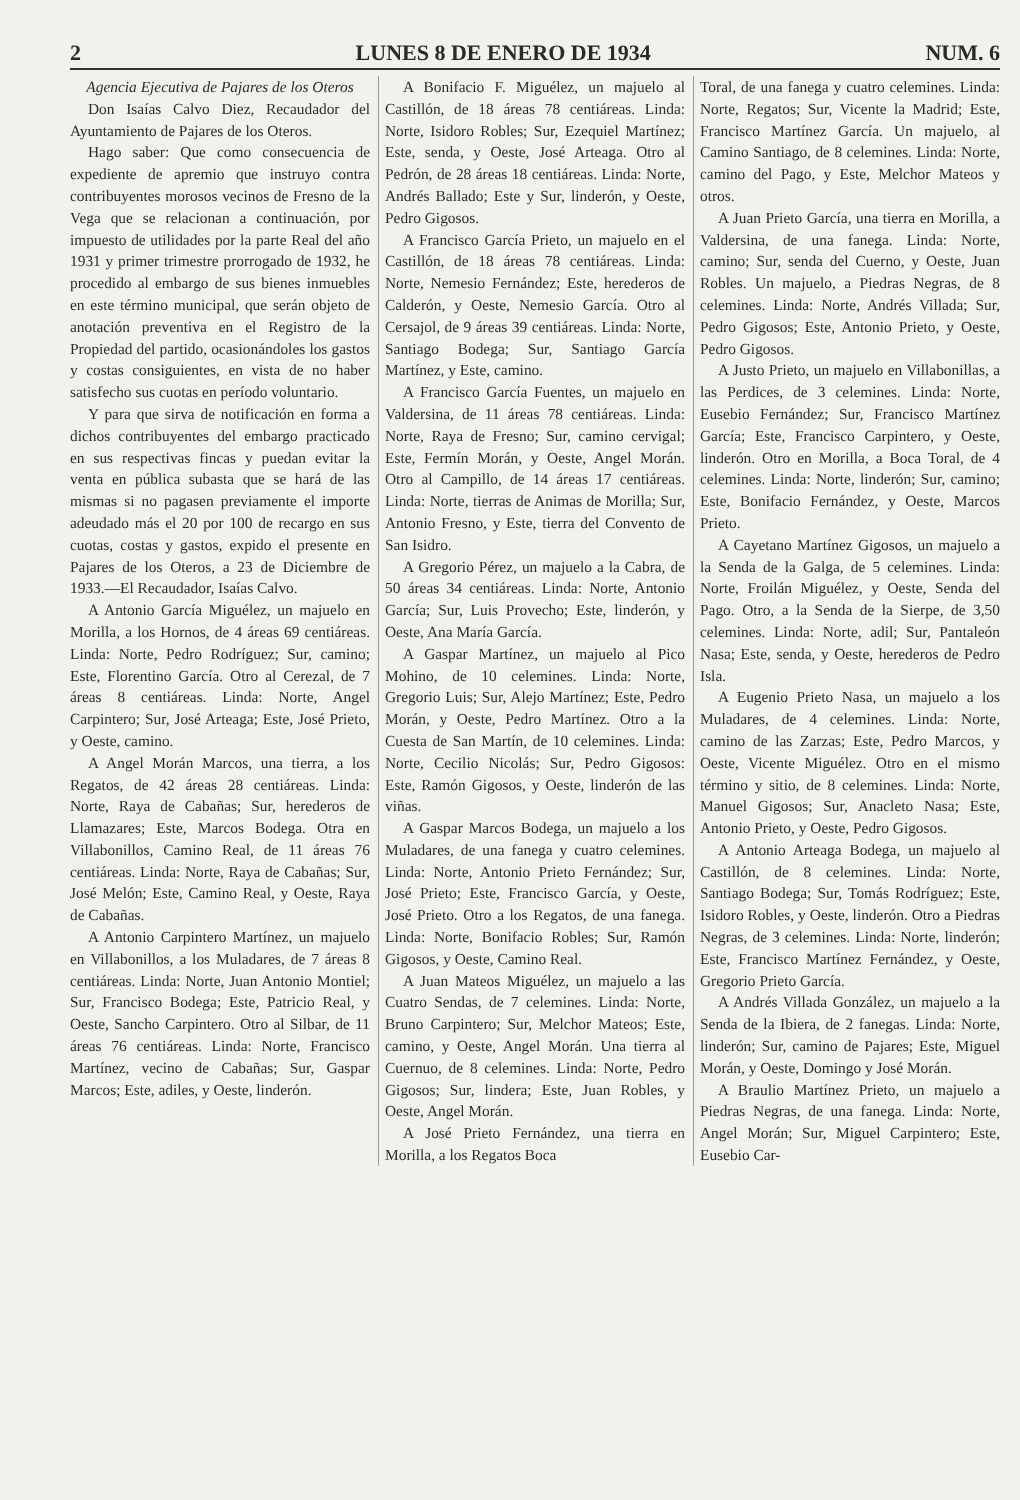2 LUNES 8 DE ENERO DE 1934 NUM. 6
Agencia Ejecutiva de Pajares de los Oteros
Don Isaías Calvo Diez, Recaudador del Ayuntamiento de Pajares de los Oteros.
Hago saber: Que como consecuencia de expediente de apremio que instruyo contra contribuyentes morosos vecinos de Fresno de la Vega que se relacionan a continuación, por impuesto de utilidades por la parte Real del año 1931 y primer trimestre prorrogado de 1932, he procedido al embargo de sus bienes inmuebles en este término municipal, que serán objeto de anotación preventiva en el Registro de la Propiedad del partido, ocasionándoles los gastos y costas consiguientes, en vista de no haber satisfecho sus cuotas en período voluntario.
Y para que sirva de notificación en forma a dichos contribuyentes del embargo practicado en sus respectivas fincas y puedan evitar la venta en pública subasta que se hará de las mismas si no pagasen previamente el importe adeudado más el 20 por 100 de recargo en sus cuotas, costas y gastos, expido el presente en Pajares de los Oteros, a 23 de Diciembre de 1933.—El Recaudador, Isaías Calvo.
A Antonio García Miguélez, un majuelo en Morilla, a los Hornos, de 4 áreas 69 centiáreas. Linda: Norte, Pedro Rodríguez; Sur, camino; Este, Florentino García. Otro al Cerezal, de 7 áreas 8 centiáreas. Linda: Norte, Angel Carpintero; Sur, José Arteaga; Este, José Prieto, y Oeste, camino.
A Angel Morán Marcos, una tierra, a los Regatos, de 42 áreas 28 centiáreas. Linda: Norte, Raya de Cabañas; Sur, herederos de Llamazares; Este, Marcos Bodega. Otra en Villabonillos, Camino Real, de 11 áreas 76 centiáreas. Linda: Norte, Raya de Cabañas; Sur, José Melón; Este, Camino Real, y Oeste, Raya de Cabañas.
A Antonio Carpintero Martínez, un majuelo en Villabonillos, a los Muladares, de 7 áreas 8 centiáreas. Linda: Norte, Juan Antonio Montiel; Sur, Francisco Bodega; Este, Patricio Real, y Oeste, Sancho Carpintero. Otro al Silbar, de 11 áreas 76 centiáreas. Linda: Norte, Francisco Martínez, vecino de Cabañas; Sur, Gaspar Marcos; Este, adiles, y Oeste, linderón.
A Bonifacio F. Miguélez, un majuelo al Castillón, de 18 áreas 78 centiáreas. Linda: Norte, Isidoro Robles; Sur, Ezequiel Martínez; Este, senda, y Oeste, José Arteaga. Otro al Pedrón, de 28 áreas 18 centiáreas. Linda: Norte, Andrés Ballado; Este y Sur, linderón, y Oeste, Pedro Gigosos.
A Francisco García Prieto, un majuelo en el Castillón, de 18 áreas 78 centiáreas. Linda: Norte, Nemesio Fernández; Este, herederos de Calderón, y Oeste, Nemesio García. Otro al Cersajol, de 9 áreas 39 centiáreas. Linda: Norte, Santiago Bodega; Sur, Santiago García Martínez, y Este, camino.
A Francisco García Fuentes, un majuelo en Valdersina, de 11 áreas 78 centiáreas. Linda: Norte, Raya de Fresno; Sur, camino cervigal; Este, Fermín Morán, y Oeste, Angel Morán. Otro al Campillo, de 14 áreas 17 centiáreas. Linda: Norte, tierras de Animas de Morilla; Sur, Antonio Fresno, y Este, tierra del Convento de San Isidro.
A Gregorio Pérez, un majuelo a la Cabra, de 50 áreas 34 centiáreas. Linda: Norte, Antonio García; Sur, Luis Provecho; Este, linderón, y Oeste, Ana María García.
A Gaspar Martínez, un majuelo al Pico Mohino, de 10 celemines. Linda: Norte, Gregorio Luis; Sur, Alejo Martínez; Este, Pedro Morán, y Oeste, Pedro Martínez. Otro a la Cuesta de San Martín, de 10 celemines. Linda: Norte, Cecilio Nicolás; Sur, Pedro Gigosos: Este, Ramón Gigosos, y Oeste, linderón de las viñas.
A Gaspar Marcos Bodega, un majuelo a los Muladares, de una fanega y cuatro celemines. Linda: Norte, Antonio Prieto Fernández; Sur, José Prieto; Este, Francisco García, y Oeste, José Prieto. Otro a los Regatos, de una fanega. Linda: Norte, Bonifacio Robles; Sur, Ramón Gigosos, y Oeste, Camino Real.
A Juan Mateos Miguélez, un majuelo a las Cuatro Sendas, de 7 celemines. Linda: Norte, Bruno Carpintero; Sur, Melchor Mateos; Este, camino, y Oeste, Angel Morán. Una tierra al Cuernuo, de 8 celemines. Linda: Norte, Pedro Gigosos; Sur, lindera; Este, Juan Robles, y Oeste, Angel Morán.
A José Prieto Fernández, una tierra en Morilla, a los Regatos Boca
Toral, de una fanega y cuatro celemines. Linda: Norte, Regatos; Sur, Vicente la Madrid; Este, Francisco Martínez García. Un majuelo, al Camino Santiago, de 8 celemines. Linda: Norte, camino del Pago, y Este, Melchor Mateos y otros.
A Juan Prieto García, una tierra en Morilla, a Valdersina, de una fanega. Linda: Norte, camino; Sur, senda del Cuerno, y Oeste, Juan Robles. Un majuelo, a Piedras Negras, de 8 celemines. Linda: Norte, Andrés Villada; Sur, Pedro Gigosos; Este, Antonio Prieto, y Oeste, Pedro Gigosos.
A Justo Prieto, un majuelo en Villabonillas, a las Perdices, de 3 celemines. Linda: Norte, Eusebio Fernández; Sur, Francisco Martínez García; Este, Francisco Carpintero, y Oeste, linderón. Otro en Morilla, a Boca Toral, de 4 celemines. Linda: Norte, linderón; Sur, camino; Este, Bonifacio Fernández, y Oeste, Marcos Prieto.
A Cayetano Martínez Gigosos, un majuelo a la Senda de la Galga, de 5 celemines. Linda: Norte, Froilán Miguélez, y Oeste, Senda del Pago. Otro, a la Senda de la Sierpe, de 3,50 celemines. Linda: Norte, adil; Sur, Pantaleón Nasa; Este, senda, y Oeste, herederos de Pedro Isla.
A Eugenio Prieto Nasa, un majuelo a los Muladares, de 4 celemines. Linda: Norte, camino de las Zarzas; Este, Pedro Marcos, y Oeste, Vicente Miguélez. Otro en el mismo término y sitio, de 8 celemines. Linda: Norte, Manuel Gigosos; Sur, Anacleto Nasa; Este, Antonio Prieto, y Oeste, Pedro Gigosos.
A Antonio Arteaga Bodega, un majuelo al Castillón, de 8 celemines. Linda: Norte, Santiago Bodega; Sur, Tomás Rodríguez; Este, Isidoro Robles, y Oeste, linderón. Otro a Piedras Negras, de 3 celemines. Linda: Norte, linderón; Este, Francisco Martínez Fernández, y Oeste, Gregorio Prieto García.
A Andrés Villada González, un majuelo a la Senda de la Ibiera, de 2 fanegas. Linda: Norte, linderón; Sur, camino de Pajares; Este, Miguel Morán, y Oeste, Domingo y José Morán.
A Braulio Martínez Prieto, un majuelo a Piedras Negras, de una fanega. Linda: Norte, Angel Morán; Sur, Miguel Carpintero; Este, Eusebio Car-